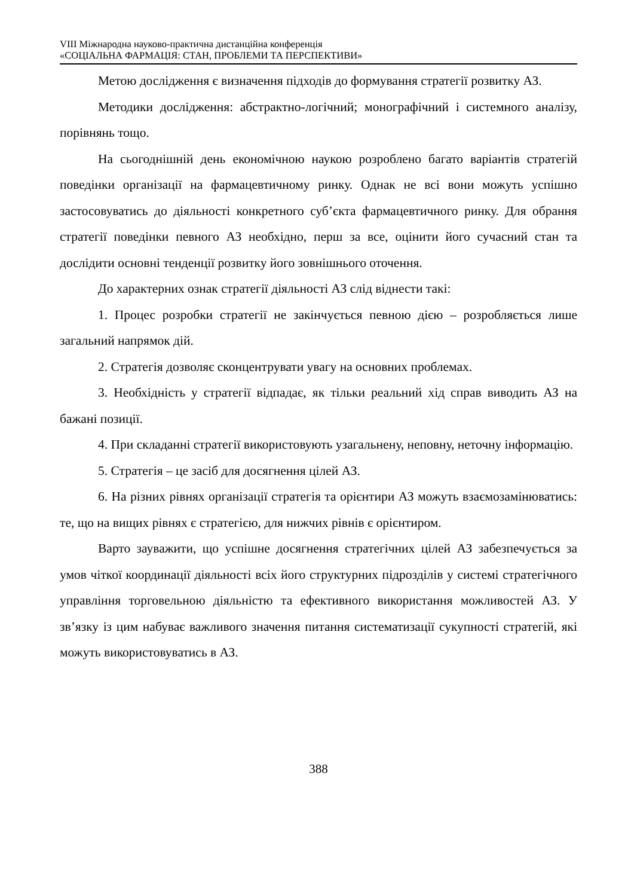VIII Міжнародна науково-практична дистанційна конференція
«СОЦІАЛЬНА ФАРМАЦІЯ: СТАН, ПРОБЛЕМИ ТА ПЕРСПЕКТИВИ»
Метою дослідження є визначення підходів до формування стратегії розвитку АЗ.
Методики дослідження: абстрактно-логічний; монографічний і системного аналізу, порівнянь тощо.
На сьогоднішній день економічною наукою розроблено багато варіантів стратегій поведінки організації на фармацевтичному ринку. Однак не всі вони можуть успішно застосовуватись до діяльності конкретного суб’єкта фармацевтичного ринку. Для обрання стратегії поведінки певного АЗ необхідно, перш за все, оцінити його сучасний стан та дослідити основні тенденції розвитку його зовнішнього оточення.
До характерних ознак стратегії діяльності АЗ слід віднести такі:
1. Процес розробки стратегії не закінчується певною дією – розробляється лише загальний напрямок дій.
2. Стратегія дозволяє сконцентрувати увагу на основних проблемах.
3. Необхідність у стратегії відпадає, як тільки реальний хід справ виводить АЗ на бажані позиції.
4. При складанні стратегії використовують узагальнену, неповну, неточну інформацію.
5. Стратегія – це засіб для досягнення цілей АЗ.
6. На різних рівнях організації стратегія та орієнтири АЗ можуть взаємозамінюватись: те, що на вищих рівнях є стратегією, для нижчих рівнів є орієнтиром.
Варто зауважити, що успішне досягнення стратегічних цілей АЗ забезпечується за умов чіткої координації діяльності всіх його структурних підрозділів у системі стратегічного управління торговельною діяльністю та ефективного використання можливостей АЗ. У зв’язку із цим набуває важливого значення питання систематизації сукупності стратегій, які можуть використовуватись в АЗ.
388